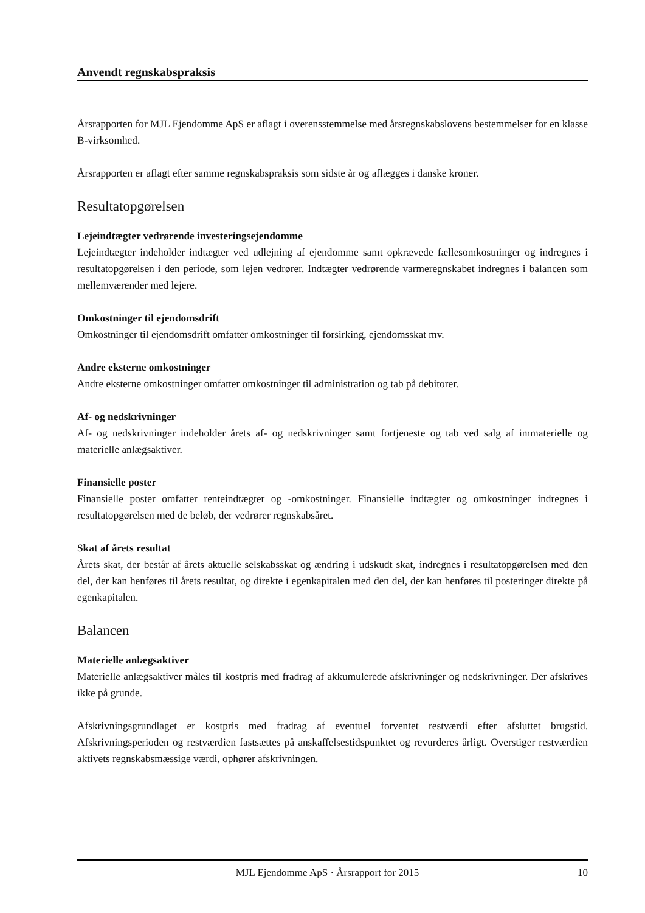Anvendt regnskabspraksis
Årsrapporten for MJL Ejendomme ApS er aflagt i overensstemmelse med årsregnskabslovens bestemmelser for en klasse B-virksomhed.
Årsrapporten er aflagt efter samme regnskabspraksis som sidste år og aflægges i danske kroner.
Resultatopgørelsen
Lejeindtægter vedrørende investeringsejendomme
Lejeindtægter indeholder indtægter ved udlejning af ejendomme samt opkrævede fællesomkostninger og indregnes i resultatopgørelsen i den periode, som lejen vedrører. Indtægter vedrørende varmeregnskabet indregnes i balancen som mellemværender med lejere.
Omkostninger til ejendomsdrift
Omkostninger til ejendomsdrift omfatter omkostninger til forsirking, ejendomsskat mv.
Andre eksterne omkostninger
Andre eksterne omkostninger omfatter omkostninger til administration og tab på debitorer.
Af- og nedskrivninger
Af- og nedskrivninger indeholder årets af- og nedskrivninger samt fortjeneste og tab ved salg af immaterielle og materielle anlægsaktiver.
Finansielle poster
Finansielle poster omfatter renteindtægter og -omkostninger. Finansielle indtægter og omkostninger indregnes i resultatopgørelsen med de beløb, der vedrører regnskabsåret.
Skat af årets resultat
Årets skat, der består af årets aktuelle selskabsskat og ændring i udskudt skat, indregnes i resultatopgørelsen med den del, der kan henføres til årets resultat, og direkte i egenkapitalen med den del, der kan henføres til posteringer direkte på egenkapitalen.
Balancen
Materielle anlægsaktiver
Materielle anlægsaktiver måles til kostpris med fradrag af akkumulerede afskrivninger og nedskrivninger. Der afskrives ikke på grunde.
Afskrivningsgrundlaget er kostpris med fradrag af eventuel forventet restværdi efter afsluttet brugstid. Afskrivningsperioden og restværdien fastsættes på anskaffelsestidspunktet og revurderes årligt. Overstiger restværdien aktivets regnskabsmæssige værdi, ophører afskrivningen.
MJL Ejendomme ApS · Årsrapport for 2015 10